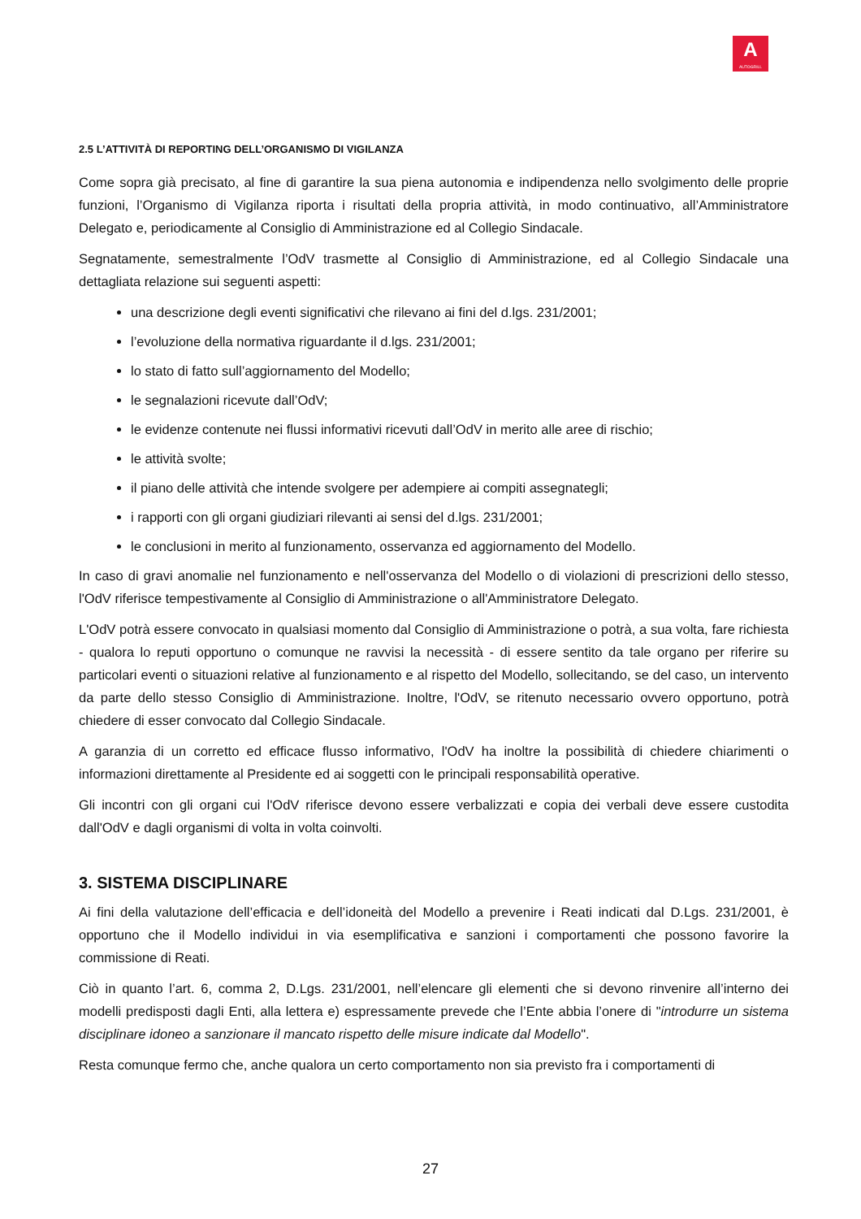A
AUTOGRILL
2.5 L’ATTIVITÀ DI REPORTING DELL’ORGANISMO DI VIGILANZA
Come sopra già precisato, al fine di garantire la sua piena autonomia e indipendenza nello svolgimento delle proprie funzioni, l’Organismo di Vigilanza riporta i risultati della propria attività, in modo continuativo, all’Amministratore Delegato e, periodicamente al Consiglio di Amministrazione ed al Collegio Sindacale.
Segnatamente, semestralmente l’OdV trasmette al Consiglio di Amministrazione, ed al Collegio Sindacale una dettagliata relazione sui seguenti aspetti:
una descrizione degli eventi significativi che rilevano ai fini del d.lgs. 231/2001;
l’evoluzione della normativa riguardante il d.lgs. 231/2001;
lo stato di fatto sull’aggiornamento del Modello;
le segnalazioni ricevute dall’OdV;
le evidenze contenute nei flussi informativi ricevuti dall’OdV in merito alle aree di rischio;
le attività svolte;
il piano delle attività che intende svolgere per adempiere ai compiti assegnategli;
i rapporti con gli organi giudiziari rilevanti ai sensi del d.lgs. 231/2001;
le conclusioni in merito al funzionamento, osservanza ed aggiornamento del Modello.
In caso di gravi anomalie nel funzionamento e nell'osservanza del Modello o di violazioni di prescrizioni dello stesso, l'OdV riferisce tempestivamente al Consiglio di Amministrazione o all'Amministratore Delegato.
L'OdV potrà essere convocato in qualsiasi momento dal Consiglio di Amministrazione o potrà, a sua volta, fare richiesta - qualora lo reputi opportuno o comunque ne ravvisi la necessità - di essere sentito da tale organo per riferire su particolari eventi o situazioni relative al funzionamento e al rispetto del Modello, sollecitando, se del caso, un intervento da parte dello stesso Consiglio di Amministrazione. Inoltre, l'OdV, se ritenuto necessario ovvero opportuno, potrà chiedere di esser convocato dal Collegio Sindacale.
A garanzia di un corretto ed efficace flusso informativo, l'OdV ha inoltre la possibilità di chiedere chiarimenti o informazioni direttamente al Presidente ed ai soggetti con le principali responsabilità operative.
Gli incontri con gli organi cui l'OdV riferisce devono essere verbalizzati e copia dei verbali deve essere custodita dall'OdV e dagli organismi di volta in volta coinvolti.
3. SISTEMA DISCIPLINARE
Ai fini della valutazione dell’efficacia e dell’idoneità del Modello a prevenire i Reati indicati dal D.Lgs. 231/2001, è opportuno che il Modello individui in via esemplificativa e sanzioni i comportamenti che possono favorire la commissione di Reati.
Ciò in quanto l’art. 6, comma 2, D.Lgs. 231/2001, nell’elencare gli elementi che si devono rinvenire all’interno dei modelli predisposti dagli Enti, alla lettera e) espressamente prevede che l’Ente abbia l’onere di "introdurre un sistema disciplinare idoneo a sanzionare il mancato rispetto delle misure indicate dal Modello".
Resta comunque fermo che, anche qualora un certo comportamento non sia previsto fra i comportamenti di
27